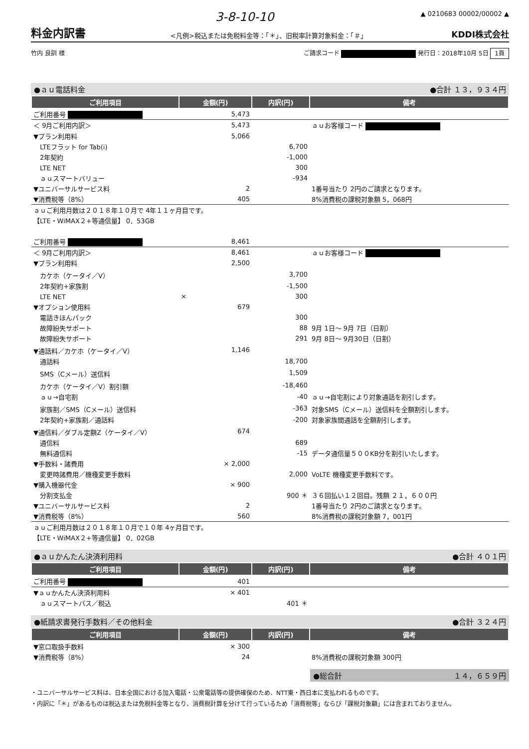3-8-10-10 ▲ 0210683 00002/00002 ▲
料金内訳書
<凡例>税込または免税料金等：「＊」、旧税率計算対象料金：「＃」 KDDI株式会社
竹内 良訓 様 ご請求コード 発行日：2018年10月 5日 1頁
●ａｕ電話料金 ●合計 １３，９３４円
| ご利用項目 | 金額(円) | 内訳(円) | 備考 |
| --- | --- | --- | --- |
| ご利用番号 | 5,473 | | |
| ＜ 9月ご利用内訳＞ | 5,473 | | ａｕお客様コード |
| ▼プラン利用料 | 5,066 | | |
| LTEフラット for Tab(i) | | 6,700 | |
| 2年契約 | | -1,000 | |
| LTE NET | | 300 | |
| ａｕスマートバリュー | | -934 | |
| ▼ユニバーサルサービス料 | 2 | | 1番号当たり 2円のご請求となります。 |
| ▼消費税等（8%） | 405 | | 8%消費税の課税対象額 5，068円 |
| ａｕご利用月数は２０１８年１０月で 4年１１ヶ月目です。 | | | |
| 【LTE・WiMAX２+等通信量】 0．53GB | | | |
| ご利用番号 | 8,461 | | |
| ＜ 9月ご利用内訳＞ | 8,461 | | ａｕお客様コード |
| ▼プラン利用料 | 2,500 | | |
| カケホ（ケータイ／V） | | 3,700 | |
| 2年契約+家族割 | | -1,500 | |
| LTE NET | × | 300 | |
| ▼オプション使用料 | 679 | | |
| 電話きほんパック | | 300 | |
| 故障紛失サポート | | 88 | 9月 1日～ 9月 7日（日割） |
| 故障紛失サポート | | 291 | 9月 8日～ 9月30日（日割） |
| ▼通話料／カケホ（ケータイ／V） | 1,146 | | |
| 通話料 | | 18,700 | |
| SMS（Cメール）送信料 | | 1,509 | |
| カケホ（ケータイ／V）割引額 | | -18,460 | |
| ａｕ→自宅割 | | -40 | ａｕ→自宅割により対象通話を割引します。 |
| 家族割／SMS（Cメール）送信料 | | -363 | 対象SMS（Cメール）送信料を全額割引します。 |
| 2年契約+家族割／通話料 | | -200 | 対象家族間通話を全額割引します。 |
| ▼通信料／ダブル定額Z（ケータイ／V） | 674 | | |
| 通信料 | | 689 | |
| 無料通信料 | | -15 | データ通信量５００KB分を割引いたします。 |
| ▼手数料・諸費用 | × 2,000 | | |
| 変更時諸費用／機種変更手数料 | | 2,000 | VoLTE 機種変更手数料です。 |
| ▼購入機器代金 | × 900 | | |
| 分割支払金 | | 900 ＊ | ３６回払い１２回目。残額 ２１，６００円 |
| ▼ユニバーサルサービス料 | 2 | | 1番号当たり 2円のご請求となります。 |
| ▼消費税等（8%） | 560 | | 8%消費税の課税対象額 7，001円 |
| ａｕご利用月数は２０１８年１０月で１０年 4ヶ月目です。 | | | |
| 【LTE・WiMAX２+等通信量】 0．02GB | | | |
●ａｕかんたん決済利用料 ●合計 ４０１円
| ご利用項目 | 金額(円) | 内訳(円) | 備考 |
| --- | --- | --- | --- |
| ご利用番号 | 401 | | |
| ▼ａｕかんたん決済利用料 | × 401 | | |
| ａｕスマートパス／税込 | | 401 ＊ | |
●紙請求書発行手数料／その他料金 ●合計 ３２４円
| ご利用項目 | 金額(円) | 内訳(円) | 備考 |
| --- | --- | --- | --- |
| ▼窓口取扱手数料 | × 300 | | |
| ▼消費税等（8%） | 24 | | 8%消費税の課税対象額 300円 |
●総合計 １４，６５９円
・ユニバーサルサービス料は、日本全国における加入電話・公衆電話等の提供確保のため、NTT東・西日本に支払われるものです。
・内訳に「＊」があるものは税込または免税料金等となり、消費税計算を分けて行っているため「消費税等」ならび「課税対象額」には含まれておりません。